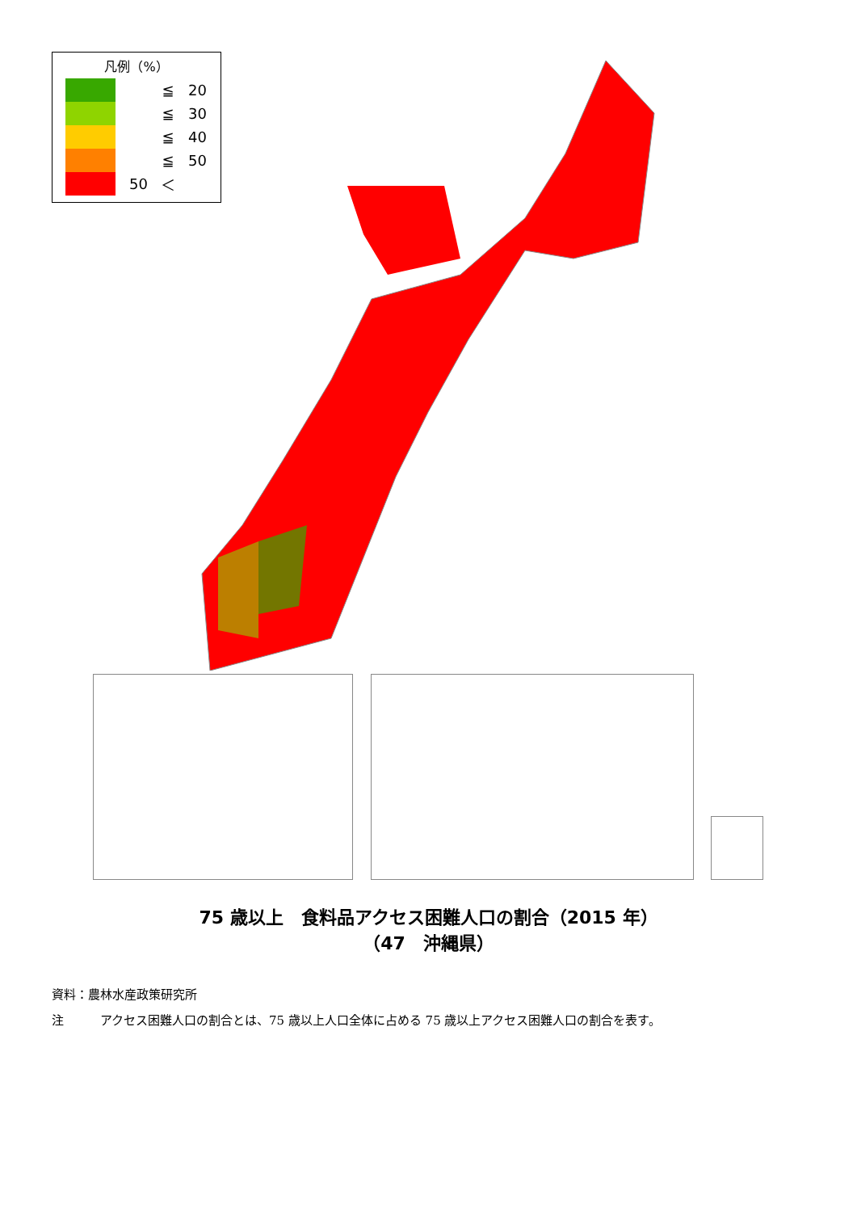凡例（%）
≦ 20
≦ 30
≦ 40
≦ 50
50 ＜
75 歳以上　食料品アクセス困難人口の割合（2015 年）
（47　沖縄県）
資料：農林水産政策研究所
注　　　アクセス困難人口の割合とは、75 歳以上人口全体に占める 75 歳以上アクセス困難人口の割合を表す。